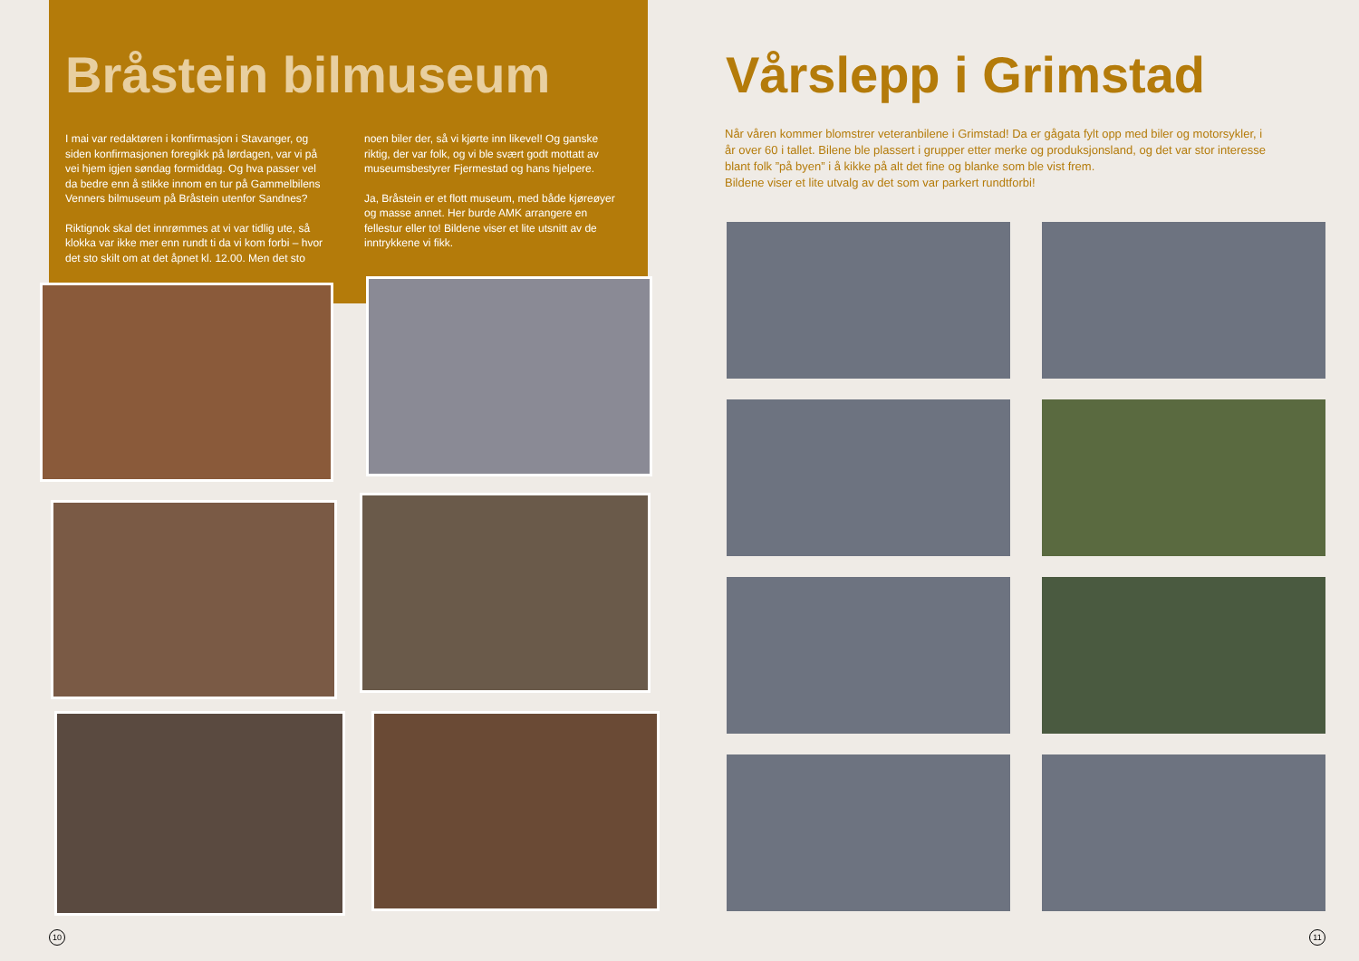Bråstein bilmuseum
I mai var redaktøren i konfirmasjon i Stavanger, og siden konfirmasjonen foregikk på lørdagen, var vi på vei hjem igjen søndag formiddag. Og hva passer vel da bedre enn å stikke innom en tur på Gammelbilens Venners bilmuseum på Bråstein utenfor Sandnes?
Riktignok skal det innrømmes at vi var tidlig ute, så klokka var ikke mer enn rundt ti da vi kom forbi – hvor det sto skilt om at det åpnet kl. 12.00. Men det sto
noen biler der, så vi kjørte inn likevel! Og ganske riktig, der var folk, og vi ble svært godt mottatt av museumsbestyrer Fjermestad og hans hjelpere.
Ja, Bråstein er et flott museum, med både kjøreøyer og masse annet. Her burde AMK arrangere en fellestur eller to! Bildene viser et lite utsnitt av de inntrykkene vi fikk.
10
Vårslepp i Grimstad
Når våren kommer blomstrer veteranbilene i Grimstad! Da er gågata fylt opp med biler og motorsykler, i år over 60 i tallet. Bilene ble plassert i grupper etter merke og produksjonsland, og det var stor interesse blant folk ”på byen” i å kikke på alt det fine og blanke som ble vist frem.
Bildene viser et lite utvalg av det som var parkert rundtforbi!
11